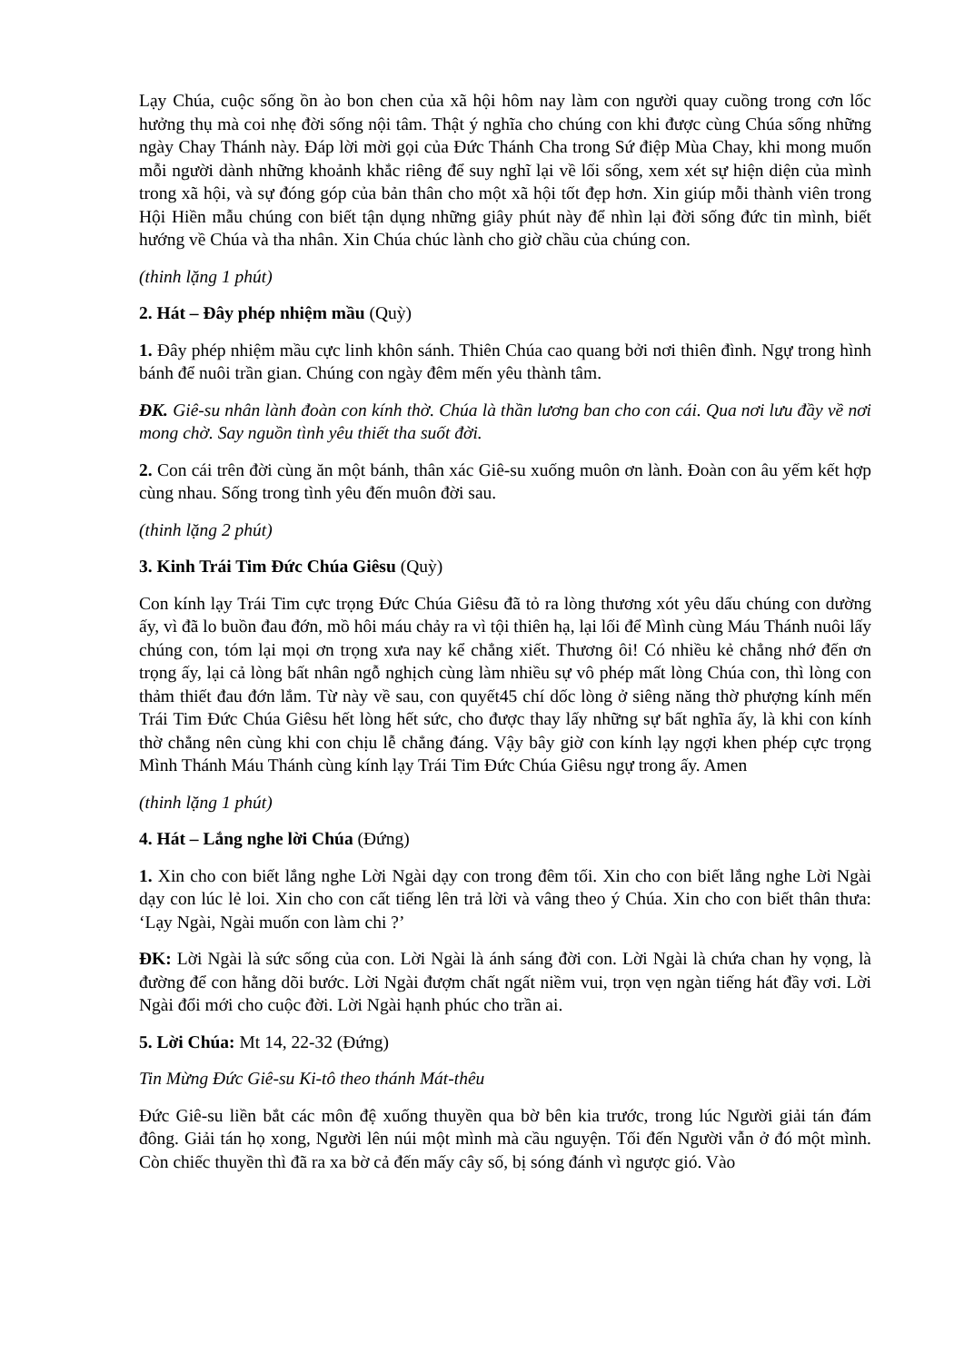Lạy Chúa, cuộc sống ồn ào bon chen của xã hội hôm nay làm con người quay cuồng trong cơn lốc hưởng thụ mà coi nhẹ đời sống nội tâm. Thật ý nghĩa cho chúng con khi được cùng Chúa sống những ngày Chay Thánh này. Đáp lời mời gọi của Đức Thánh Cha trong Sứ điệp Mùa Chay, khi mong muốn mỗi người dành những khoảnh khắc riêng để suy nghĩ lại về lối sống, xem xét sự hiện diện của mình trong xã hội, và sự đóng góp của bản thân cho một xã hội tốt đẹp hơn. Xin giúp mỗi thành viên trong Hội Hiền mẫu chúng con biết tận dụng những giây phút này để nhìn lại đời sống đức tin mình, biết hướng về Chúa và tha nhân. Xin Chúa chúc lành cho giờ chầu của chúng con.
(thinh lặng 1 phút)
2. Hát – Đây phép nhiệm mầu (Quỳ)
1. Đây phép nhiệm mầu cực linh khôn sánh. Thiên Chúa cao quang bởi nơi thiên đình. Ngự trong hình bánh để nuôi trần gian. Chúng con ngày đêm mến yêu thành tâm.
ĐK. Giê-su nhân lành đoàn con kính thờ. Chúa là thần lương ban cho con cái. Qua nơi lưu đầy về nơi mong chờ. Say nguồn tình yêu thiết tha suốt đời.
2. Con cái trên đời cùng ăn một bánh, thân xác Giê-su xuống muôn ơn lành. Đoàn con âu yếm kết hợp cùng nhau. Sống trong tình yêu đến muôn đời sau.
(thinh lặng 2 phút)
3. Kinh Trái Tim Đức Chúa Giêsu (Quỳ)
Con kính lạy Trái Tim cực trọng Đức Chúa Giêsu đã tỏ ra lòng thương xót yêu dấu chúng con dường ấy, vì đã lo buồn đau đớn, mồ hôi máu chảy ra vì tội thiên hạ, lại lối để Mình cùng Máu Thánh nuôi lấy chúng con, tóm lại mọi ơn trọng xưa nay kể chẳng xiết. Thương ôi! Có nhiều kẻ chẳng nhớ đến ơn trọng ấy, lại cả lòng bất nhân ngỗ nghịch cùng làm nhiều sự vô phép mất lòng Chúa con, thì lòng con thảm thiết đau đớn lắm. Từ này về sau, con quyết45 chí dốc lòng ở siêng năng thờ phượng kính mến Trái Tim Đức Chúa Giêsu hết lòng hết sức, cho được thay lấy những sự bất nghĩa ấy, là khi con kính thờ chẳng nên cùng khi con chịu lễ chẳng đáng. Vậy bây giờ con kính lạy ngợi khen phép cực trọng Mình Thánh Máu Thánh cùng kính lạy Trái Tim Đức Chúa Giêsu ngự trong ấy. Amen
(thinh lặng 1 phút)
4. Hát – Lắng nghe lời Chúa (Đứng)
1. Xin cho con biết lắng nghe Lời Ngài dạy con trong đêm tối. Xin cho con biết lắng nghe Lời Ngài dạy con lúc lẻ loi. Xin cho con cất tiếng lên trả lời và vâng theo ý Chúa. Xin cho con biết thân thưa: ‘Lạy Ngài, Ngài muốn con làm chi ?’
ĐK: Lời Ngài là sức sống của con. Lời Ngài là ánh sáng đời con. Lời Ngài là chứa chan hy vọng, là đường để con hằng dõi bước. Lời Ngài đượm chất ngất niềm vui, trọn vẹn ngàn tiếng hát đầy vơi. Lời Ngài đổi mới cho cuộc đời. Lời Ngài hạnh phúc cho trần ai.
5. Lời Chúa: Mt 14, 22-32 (Đứng)
Tin Mừng Đức Giê-su Ki-tô theo thánh Mát-thêu
Đức Giê-su liền bắt các môn đệ xuống thuyền qua bờ bên kia trước, trong lúc Người giải tán đám đông. Giải tán họ xong, Người lên núi một mình mà cầu nguyện. Tối đến Người vẫn ở đó một mình. Còn chiếc thuyền thì đã ra xa bờ cả đến mấy cây số, bị sóng đánh vì ngược gió. Vào